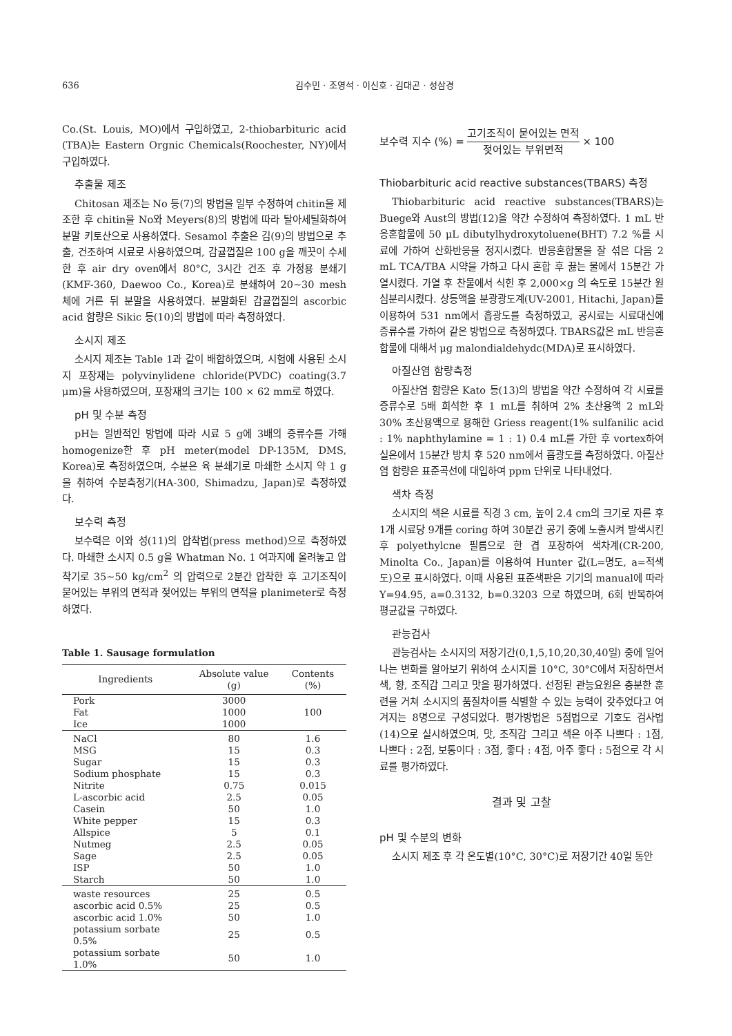636 김수민 · 조영석 · 이신호 · 김대곤 · 성삼경
Co.(St. Louis, MO)에서 구입하였고, 2-thiobarbituric acid (TBA)는 Eastern Orgnic Chemicals(Roochester, NY)에서 구입하였다.
추출물 제조
Chitosan 제조는 No 등(7)의 방법을 일부 수정하여 chitin을 제조한 후 chitin을 No와 Meyers(8)의 방법에 따라 탈아세틸화하여 분말 키토산으로 사용하였다. Sesamol 추출은 김(9)의 방법으로 추출, 건조하여 시료로 사용하였으며, 감귤껍질은 100 g을 깨끗이 수세한 후 air dry oven에서 80°C, 3시간 건조 후 가정용 분쇄기(KMF-360, Daewoo Co., Korea)로 분쇄하여 20~30 mesh 체에 거른 뒤 분말을 사용하였다. 분말화된 감귤껍질의 ascorbic acid 함량은 Sikic 등(10)의 방법에 따라 측정하였다.
소시지 제조
소시지 제조는 Table 1과 같이 배합하였으며, 시험에 사용된 소시지 포장재는 polyvinylidene chloride(PVDC) coating(3.7 μm)을 사용하였으며, 포장재의 크기는 100 × 62 mm로 하였다.
pH 및 수분 측정
pH는 일반적인 방법에 따라 시료 5 g에 3배의 증류수를 가해 homogenize한 후 pH meter(model DP-135M, DMS, Korea)로 측정하였으며, 수분은 육 분쇄기로 마쇄한 소시지 약 1 g을 취하여 수분측정기(HA-300, Shimadzu, Japan)로 측정하였다.
보수력 측정
보수력은 이와 성(11)의 압착법(press method)으로 측정하였다. 마쇄한 소시지 0.5 g을 Whatman No. 1 여과지에 올려놓고 압착기로 35~50 kg/cm<sup>2</sup> 의 압력으로 2분간 압착한 후 고기조직이 묻어있는 부위의 면적과 젖어있는 부위의 면적을 planimeter로 측정하였다.
Table 1. Sausage formulation
| Ingredients | Absolute value (g) | Contents (%) |
| --- | --- | --- |
| Pork | 3000 | 100 |
| Fat | 1000 | |
| Ice | 1000 | |
| NaCl | 80 | 1.6 |
| MSG | 15 | 0.3 |
| Sugar | 15 | 0.3 |
| Sodium phosphate | 15 | 0.3 |
| Nitrite | 0.75 | 0.015 |
| L-ascorbic acid | 2.5 | 0.05 |
| Casein | 50 | 1.0 |
| White pepper | 15 | 0.3 |
| Allspice | 5 | 0.1 |
| Nutmeg | 2.5 | 0.05 |
| Sage | 2.5 | 0.05 |
| ISP | 50 | 1.0 |
| Starch | 50 | 1.0 |
| waste resources | 25 | 0.5 |
| ascorbic acid 0.5% | 25 | 0.5 |
| ascorbic acid 1.0% | 50 | 1.0 |
| potassium sorbate 0.5% | 25 | 0.5 |
| potassium sorbate 1.0% | 50 | 1.0 |
보수력 지수 (%) = 고기조직이 묻어있는 면적 젖어있는 부위면적 × 100
Thiobarbituric acid reactive substances(TBARS) 측정
Thiobarbituric acid reactive substances(TBARS)는 Buege와 Aust의 방법(12)을 약간 수정하여 측정하였다. 1 mL 반응혼합물에 50 μL dibutylhydroxytoluene(BHT) 7.2 %를 시료에 가하여 산화반응을 정지시켰다. 반응혼합물을 잘 섞은 다음 2 mL TCA/TBA 시약을 가하고 다시 혼합 후 끓는 물에서 15분간 가열시켰다. 가열 후 찬물에서 식힌 후 2,000×g 의 속도로 15분간 원심분리시켰다. 상등액을 분광광도계(UV-2001, Hitachi, Japan)를 이용하여 531 nm에서 흡광도를 측정하였고, 공시료는 시료대신에 증류수를 가하여 같은 방법으로 측정하였다. TBARS값은 mL 반응혼합물에 대해서 μg malondialdehydc(MDA)로 표시하였다.
아질산염 함량측정
아질산염 함량은 Kato 등(13)의 방법을 약간 수정하여 각 시료를 증류수로 5배 희석한 후 1 mL를 취하여 2% 초산용액 2 mL와 30% 초산용액으로 용해한 Griess reagent(1% sulfanilic acid : 1% naphthylamine = 1 : 1) 0.4 mL를 가한 후 vortex하여 실온에서 15분간 방치 후 520 nm에서 흡광도를 측정하였다. 아질산염 함량은 표준곡선에 대입하여 ppm 단위로 나타내었다.
색차 측정
소시지의 색은 시료를 직경 3 cm, 높이 2.4 cm의 크기로 자른 후 1개 시료당 9개를 coring 하여 30분간 공기 중에 노출시켜 발색시킨 후 polyethylcne 필름으로 한 겹 포장하여 색차계(CR-200, Minolta Co., Japan)를 이용하여 Hunter 값(L=명도, a=적색도)으로 표시하였다. 이때 사용된 표준색판은 기기의 manual에 따라 Y=94.95, a=0.3132, b=0.3203 으로 하였으며, 6회 반복하여 평균값을 구하였다.
관능검사
관능검사는 소시지의 저장기간(0,1,5,10,20,30,40일) 중에 일어나는 변화를 알아보기 위하여 소시지를 10°C, 30°C에서 저장하면서 색, 향, 조직감 그리고 맛을 평가하였다. 선정된 관능요원은 충분한 훈련을 거쳐 소시지의 품질차이를 식별할 수 있는 능력이 갖추었다고 여겨지는 8명으로 구성되었다. 평가방법은 5점법으로 기호도 검사법(14)으로 실시하였으며, 맛, 조직감 그리고 색은 아주 나쁘다 : 1점, 나쁘다 : 2점, 보통이다 : 3점, 좋다 : 4점, 아주 좋다 : 5점으로 각 시료를 평가하였다.
결과 및 고찰
pH 및 수분의 변화
소시지 제조 후 각 온도별(10°C, 30°C)로 저장기간 40일 동안